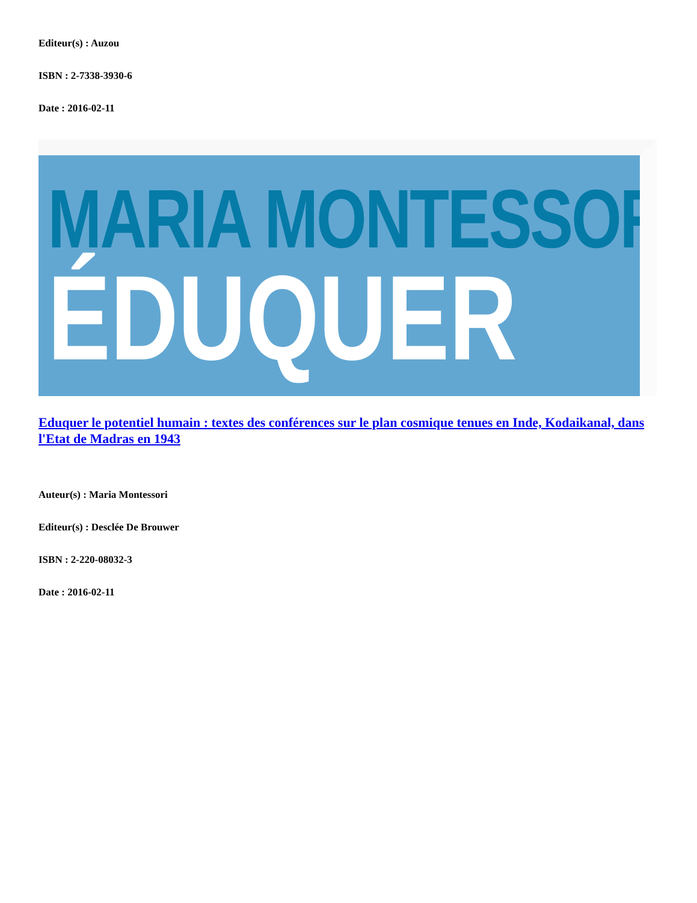Editeur(s) : Auzou
ISBN : 2-7338-3930-6
Date : 2016-02-11
MARIA MONTESSORI
ÉDUQUER
Eduquer le potentiel humain : textes des conférences sur le plan cosmique tenues en Inde, Kodaikanal, dans l'Etat de Madras en 1943
Auteur(s) : Maria Montessori
Editeur(s) : Desclée De Brouwer
ISBN : 2-220-08032-3
Date : 2016-02-11